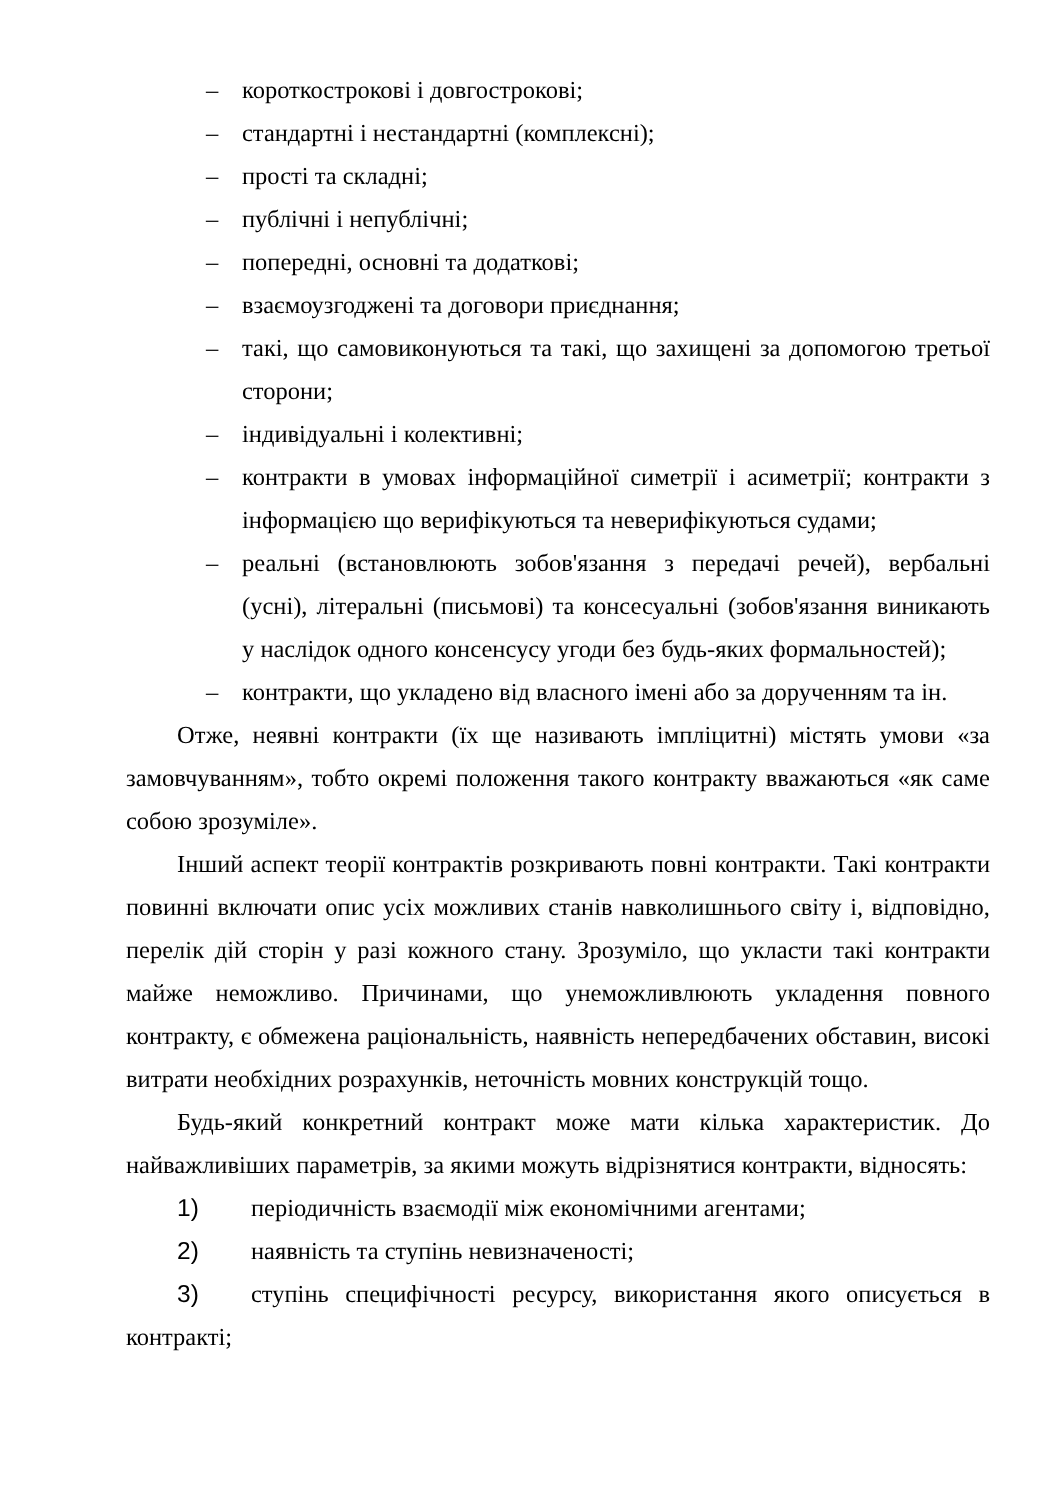– короткострокові і довгострокові;
– стандартні і нестандартні (комплексні);
– прості та складні;
– публічні і непублічні;
– попередні, основні та додаткові;
– взаємоузгоджені та договори приєднання;
– такі, що самовиконуються та такі, що захищені за допомогою третьої сторони;
– індивідуальні і колективні;
– контракти в умовах інформаційної симетрії і асиметрії; контракти з інформацією що верифікуються та неверифікуються судами;
– реальні (встановлюють зобов'язання з передачі речей), вербальні (усні), літеральні (письмові) та консесуальні (зобов'язання виникають у наслідок одного консенсусу угоди без будь-яких формальностей);
– контракти, що укладено від власного імені або за дорученням та ін.
Отже, неявні контракти (їх ще називають імпліцитні) містять умови «за замовчуванням», тобто окремі положення такого контракту вважаються «як саме собою зрозуміле».
Інший аспект теорії контрактів розкривають повні контракти. Такі контракти повинні включати опис усіх можливих станів навколишнього світу і, відповідно, перелік дій сторін у разі кожного стану. Зрозуміло, що укласти такі контракти майже неможливо. Причинами, що унеможливлюють укладення повного контракту, є обмежена раціональність, наявність непередбачених обставин, високі витрати необхідних розрахунків, неточність мовних конструкцій тощо.
Будь-який конкретний контракт може мати кілька характеристик. До найважливіших параметрів, за якими можуть відрізнятися контракти, відносять:
1) періодичність взаємодії між економічними агентами;
2) наявність та ступінь невизначеності;
3) ступінь специфічності ресурсу, використання якого описується в контракті;